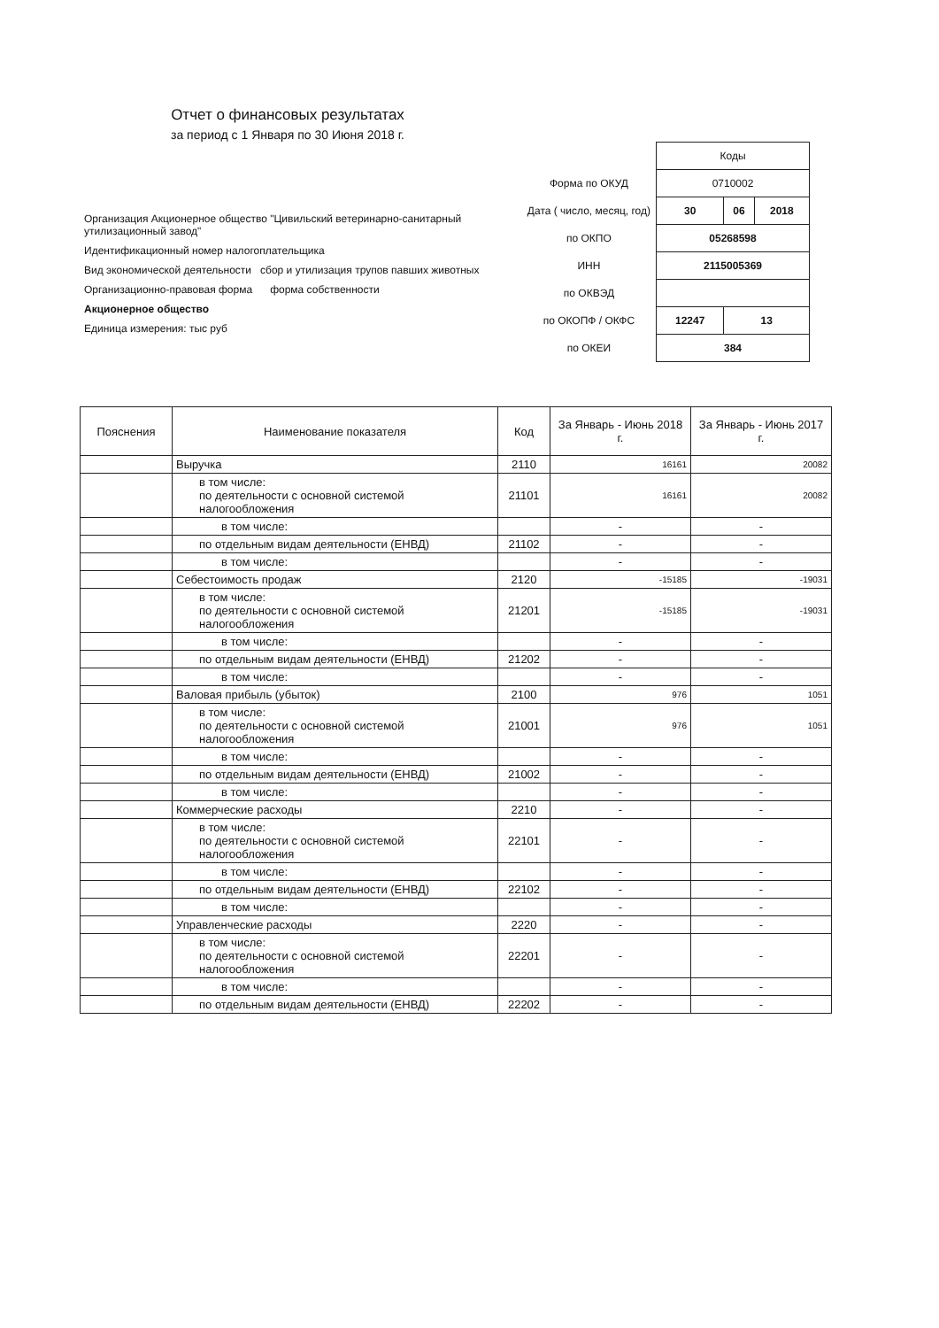Отчет о финансовых результатах
за период с 1 Января по 30 Июня 2018 г.
Организация Акционерное общество "Цивильский ветеринарно-санитарный утилизационный завод"
Идентификационный номер налогоплательщика
Вид экономической деятельности сбор и утилизация трупов павших животных
Организационно-правовая форма форма собственности
Акционерное общество
Единица измерения: тыс руб
| | Коды | | |
| Форма по ОКУД | 0710002 | | |
| Дата ( число, месяц, год) | 30 | 06 | 2018 |
| по ОКПО | 05268598 | | |
| ИНН | 2115005369 | | |
| по ОКВЭД | | | |
| по ОКОПФ / ОКФС | 12247 | 13 | |
| по ОКЕИ | 384 | | |
| Пояснения | Наименование показателя | Код | За Январь - Июнь 2018 г. | За Январь - Июнь 2017 г. |
| --- | --- | --- | --- | --- |
| | Выручка | 2110 | 16161 | 20082 |
| | в том числе: по деятельности с основной системой налогообложения | 21101 | 16161 | 20082 |
| | в том числе: | | - | - |
| | по отдельным видам деятельности (ЕНВД) | 21102 | - | - |
| | в том числе: | | - | - |
| | Себестоимость продаж | 2120 | -15185 | -19031 |
| | в том числе: по деятельности с основной системой налогообложения | 21201 | -15185 | -19031 |
| | в том числе: | | - | - |
| | по отдельным видам деятельности (ЕНВД) | 21202 | - | - |
| | в том числе: | | - | - |
| | Валовая прибыль (убыток) | 2100 | 976 | 1051 |
| | в том числе: по деятельности с основной системой налогообложения | 21001 | 976 | 1051 |
| | в том числе: | | - | - |
| | по отдельным видам деятельности (ЕНВД) | 21002 | - | - |
| | в том числе: | | - | - |
| | Коммерческие расходы | 2210 | - | - |
| | в том числе: по деятельности с основной системой налогообложения | 22101 | - | - |
| | в том числе: | | - | - |
| | по отдельным видам деятельности (ЕНВД) | 22102 | - | - |
| | в том числе: | | - | - |
| | Управленческие расходы | 2220 | - | - |
| | в том числе: по деятельности с основной системой налогообложения | 22201 | - | - |
| | в том числе: | | - | - |
| | по отдельным видам деятельности (ЕНВД) | 22202 | - | - |